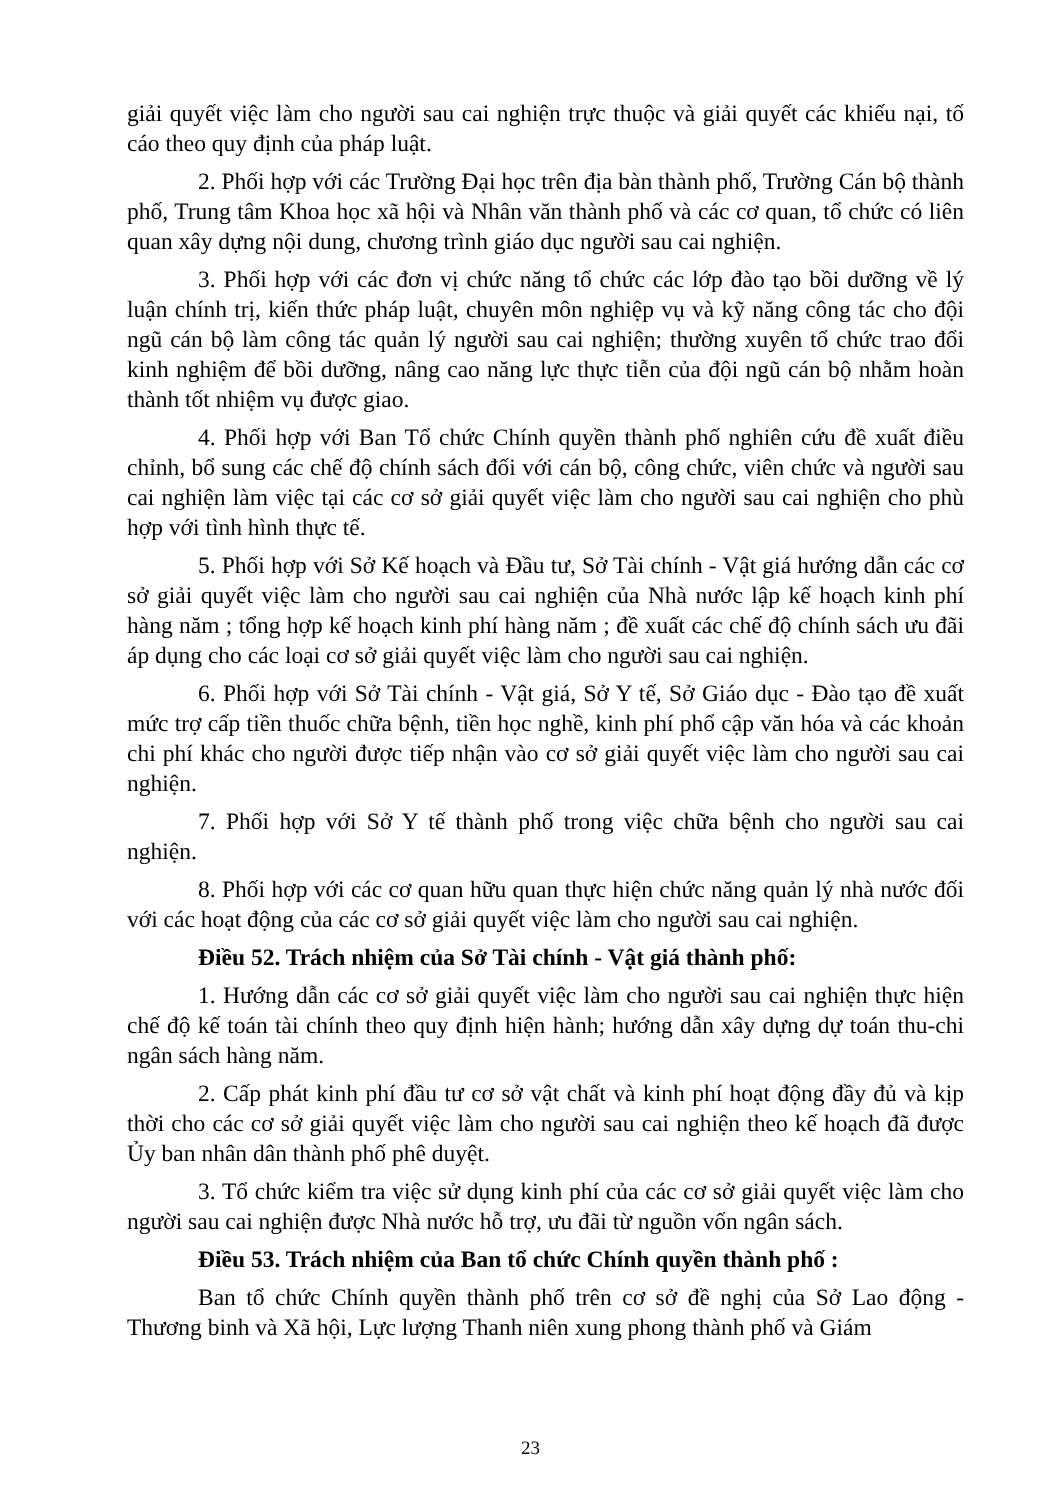giải quyết việc làm cho người sau cai nghiện trực thuộc và giải quyết các khiếu nại, tố cáo theo quy định của pháp luật.
2. Phối hợp với các Trường Đại học trên địa bàn thành phố, Trường Cán bộ thành phố, Trung tâm Khoa học xã hội và Nhân văn thành phố và các cơ quan, tổ chức có liên quan xây dựng nội dung, chương trình giáo dục người sau cai nghiện.
3. Phối hợp với các đơn vị chức năng tổ chức các lớp đào tạo bồi dưỡng về lý luận chính trị, kiến thức pháp luật, chuyên môn nghiệp vụ và kỹ năng công tác cho đội ngũ cán bộ làm công tác quản lý người sau cai nghiện; thường xuyên tổ chức trao đổi kinh nghiệm để bồi dưỡng, nâng cao năng lực thực tiễn của đội ngũ cán bộ nhằm hoàn thành tốt nhiệm vụ được giao.
4. Phối hợp với Ban Tổ chức Chính quyền thành phố nghiên cứu đề xuất điều chỉnh, bổ sung các chế độ chính sách đối với cán bộ, công chức, viên chức và người sau cai nghiện làm việc tại các cơ sở giải quyết việc làm cho người sau cai nghiện cho phù hợp với tình hình thực tế.
5. Phối hợp với Sở Kế hoạch và Đầu tư, Sở Tài chính - Vật giá hướng dẫn các cơ sở giải quyết việc làm cho người sau cai nghiện của Nhà nước lập kế hoạch kinh phí hàng năm ; tổng hợp kế hoạch kinh phí hàng năm ; đề xuất các chế độ chính sách ưu đãi áp dụng cho các loại cơ sở giải quyết việc làm cho người sau cai nghiện.
6. Phối hợp với Sở Tài chính - Vật giá, Sở Y tế, Sở Giáo dục - Đào tạo đề xuất mức trợ cấp tiền thuốc chữa bệnh, tiền học nghề, kinh phí phổ cập văn hóa và các khoản chi phí khác cho người được tiếp nhận vào cơ sở giải quyết việc làm cho người sau cai nghiện.
7. Phối hợp với Sở Y tế thành phố trong việc chữa bệnh cho người sau cai nghiện.
8. Phối hợp với các cơ quan hữu quan thực hiện chức năng quản lý nhà nước đối với các hoạt động của các cơ sở giải quyết việc làm cho người sau cai nghiện.
Điều 52. Trách nhiệm của Sở Tài chính - Vật giá thành phố:
1. Hướng dẫn các cơ sở giải quyết việc làm cho người sau cai nghiện thực hiện chế độ kế toán tài chính theo quy định hiện hành; hướng dẫn xây dựng dự toán thu-chi ngân sách hàng năm.
2. Cấp phát kinh phí đầu tư cơ sở vật chất và kinh phí hoạt động đầy đủ và kịp thời cho các cơ sở giải quyết việc làm cho người sau cai nghiện theo kế hoạch đã được Ủy ban nhân dân thành phố phê duyệt.
3. Tổ chức kiểm tra việc sử dụng kinh phí của các cơ sở giải quyết việc làm cho người sau cai nghiện được Nhà nước hỗ trợ, ưu đãi từ nguồn vốn ngân sách.
Điều 53. Trách nhiệm của Ban tổ chức Chính quyền thành phố :
Ban tổ chức Chính quyền thành phố trên cơ sở đề nghị của Sở Lao động - Thương binh và Xã hội, Lực lượng Thanh niên xung phong thành phố và Giám
23